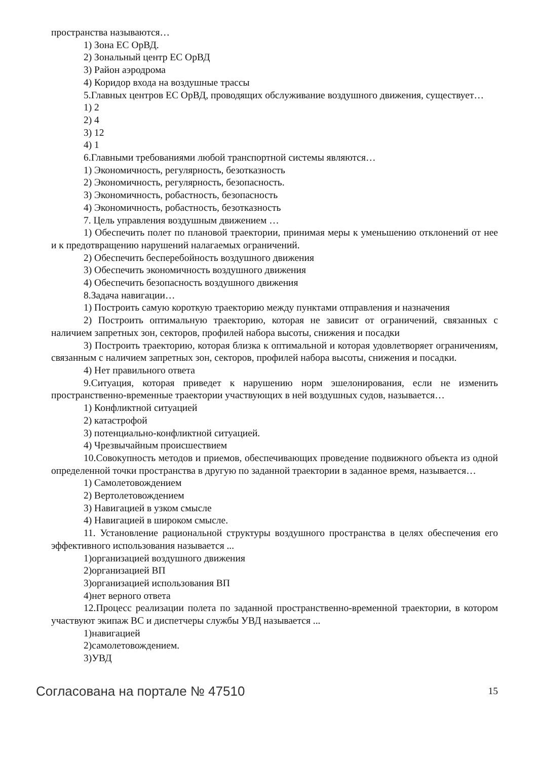пространства называются…
1) Зона ЕС ОрВД.
2) Зональный центр ЕС ОрВД
3) Район аэродрома
4) Коридор входа на воздушные трассы
5.Главных центров ЕС ОрВД, проводящих обслуживание воздушного движения, существует…
1) 2
2) 4
3) 12
4) 1
6.Главными требованиями любой транспортной системы являются…
1) Экономичность, регулярность, безотказность
2) Экономичность, регулярность, безопасность.
3) Экономичность, робастность, безопасность
4) Экономичность, робастность, безотказность
7. Цель управления воздушным движением …
1) Обеспечить полет по плановой траектории, принимая меры к уменьшению отклонений от нее и к предотвращению нарушений налагаемых ограничений.
2) Обеспечить бесперебойность воздушного движения
3) Обеспечить экономичность воздушного движения
4) Обеспечить безопасность воздушного движения
8.Задача навигации…
1) Построить самую короткую траекторию между пунктами отправления и назначения
2) Построить оптимальную траекторию, которая не зависит от ограничений, связанных с наличием запретных зон, секторов, профилей набора высоты, снижения и посадки
3) Построить траекторию, которая близка к оптимальной и которая удовлетворяет ограничениям, связанным с наличием запретных зон, секторов, профилей набора высоты, снижения и посадки.
4) Нет правильного ответа
9.Ситуация, которая приведет к нарушению норм эшелонирования, если не изменить пространственно-временные траектории участвующих в ней воздушных судов, называется…
1) Конфликтной ситуацией
2) катастрофой
3) потенциально-конфликтной ситуацией.
4) Чрезвычайным происшествием
10.Совокупность методов и приемов, обеспечивающих проведение подвижного объекта из одной определенной точки пространства в другую по заданной траектории в заданное время, называется…
1) Самолетовождением
2) Вертолетовождением
3) Навигацией в узком смысле
4) Навигацией в широком смысле.
11. Установление рациональной структуры воздушного пространства в целях обеспечения его эффективного использования называется ...
1)организацией воздушного движения
2)организацией ВП
3)организацией использования ВП
4)нет верного ответа
12.Процесс реализации полета по заданной пространственно-временной траектории, в котором участвуют экипаж ВС и диспетчеры службы УВД называется ...
1)навигацией
2)самолетовождением.
3)УВД
Согласована на портале № 47510 15